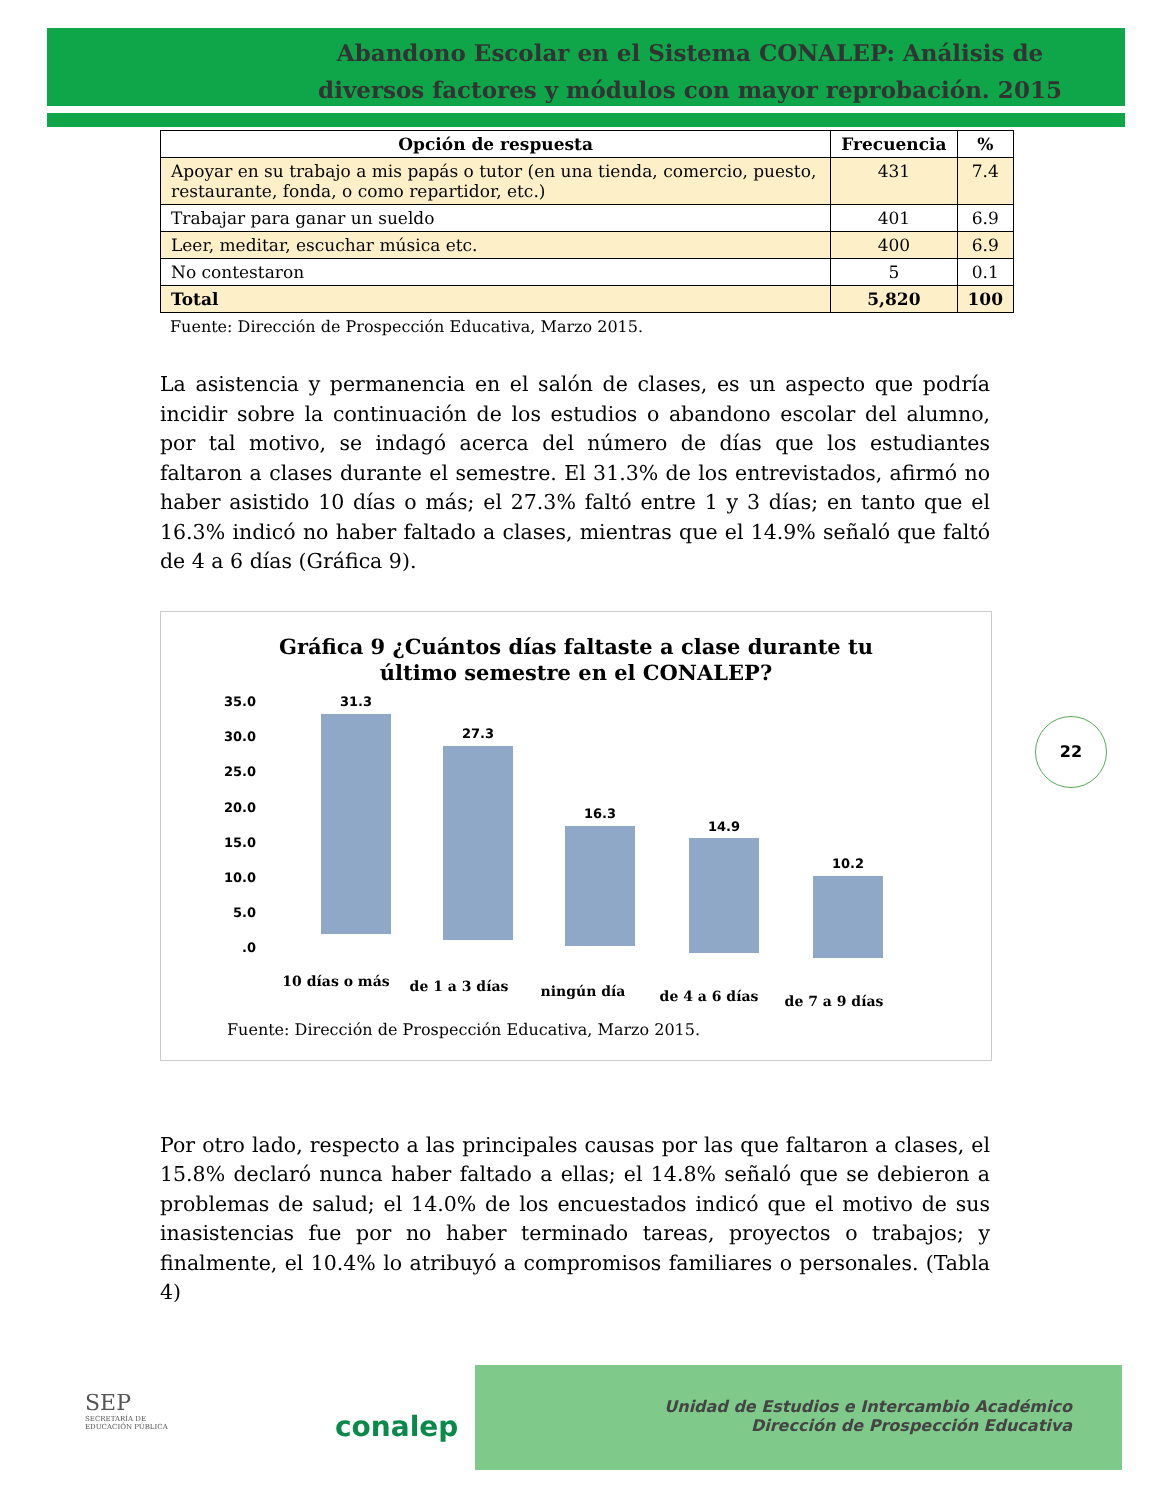Abandono Escolar en el Sistema CONALEP: Análisis de diversos factores y módulos con mayor reprobación. 2015
22
| Opción de respuesta | Frecuencia | % |
| --- | --- | --- |
| Apoyar en su trabajo a mis papás o tutor (en una tienda, comercio, puesto, restaurante, fonda, o como repartidor, etc.) | 431 | 7.4 |
| Trabajar para ganar un sueldo | 401 | 6.9 |
| Leer, meditar, escuchar música etc. | 400 | 6.9 |
| No contestaron | 5 | 0.1 |
| Total | 5,820 | 100 |
Fuente: Dirección de Prospección Educativa, Marzo 2015.
La asistencia y permanencia en el salón de clases, es un aspecto que podría incidir sobre la continuación de los estudios o abandono escolar del alumno, por tal motivo, se indagó acerca del número de días que los estudiantes faltaron a clases durante el semestre. El 31.3% de los entrevistados, afirmó no haber asistido 10 días o más; el 27.3% faltó entre 1 y 3 días; en tanto que el 16.3% indicó no haber faltado a clases, mientras que el 14.9% señaló que faltó de 4 a 6 días (Gráfica 9).
Gráfica 9 ¿Cuántos días faltaste a clase durante tu
último semestre en el CONALEP?
35.0
30.0
25.0
20.0
15.0
10.0
5.0
.0
31.3
27.3
16.3
14.9
10.2
10 días o más
de 1 a 3 días
ningún día
de 4 a 6 días
de 7 a 9 días
Fuente: Dirección de Prospección Educativa, Marzo 2015.
Por otro lado, respecto a las principales causas por las que faltaron a clases, el 15.8% declaró nunca haber faltado a ellas; el 14.8% señaló que se debieron a problemas de salud; el 14.0% de los encuestados indicó que el motivo de sus inasistencias fue por no haber terminado tareas, proyectos o trabajos; y finalmente, el 10.4% lo atribuyó a compromisos familiares o personales. (Tabla 4)
SEP
SECRETARÍA DE
EDUCACIÓN PÚBLICA
conalep
Unidad de Estudios e Intercambio Académico
Dirección de Prospección Educativa